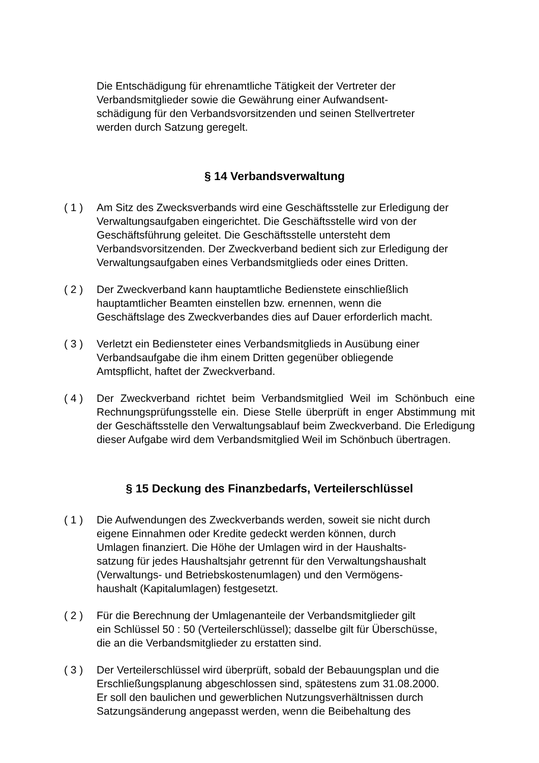Die Entschädigung für ehrenamtliche Tätigkeit der Vertreter der
Verbandsmitglieder sowie die Gewährung einer Aufwandsent-
schädigung für den Verbandsvorsitzenden und seinen Stellvertreter
werden durch Satzung geregelt.
§ 14 Verbandsverwaltung
( 1 ) Am Sitz des Zwecksverbands wird eine Geschäftsstelle zur Erledigung der Verwaltungsaufgaben eingerichtet. Die Geschäftsstelle wird von der Geschäftsführung geleitet. Die Geschäftsstelle untersteht dem Verbandsvorsitzenden. Der Zweckverband bedient sich zur Erledigung der Verwaltungsaufgaben eines Verbandsmitglieds oder eines Dritten.
( 2 ) Der Zweckverband kann hauptamtliche Bedienstete einschließlich
hauptamtlicher Beamten einstellen bzw. ernennen, wenn die
Geschäftslage des Zweckverbandes dies auf Dauer erforderlich macht.
( 3 ) Verletzt ein Bediensteter eines Verbandsmitglieds in Ausübung einer
Verbandsaufgabe die ihm einem Dritten gegenüber obliegende
Amtspflicht, haftet der Zweckverband.
( 4 ) Der Zweckverband richtet beim Verbandsmitglied Weil im Schönbuch eine Rechnungsprüfungsstelle ein. Diese Stelle überprüft in enger Abstimmung mit der Geschäftsstelle den Verwaltungsablauf beim Zweckverband. Die Erledigung dieser Aufgabe wird dem Verbandsmitglied Weil im Schönbuch übertragen.
§ 15 Deckung des Finanzbedarfs, Verteilerschlüssel
( 1 ) Die Aufwendungen des Zweckverbands werden, soweit sie nicht durch
eigene Einnahmen oder Kredite gedeckt werden können, durch
Umlagen finanziert. Die Höhe der Umlagen wird in der Haushalts-
satzung für jedes Haushaltsjahr getrennt für den Verwaltungshaushalt
(Verwaltungs- und Betriebskostenumlagen) und den Vermögens-
haushalt (Kapitalumlagen) festgesetzt.
( 2 ) Für die Berechnung der Umlagenanteile der Verbandsmitglieder gilt
ein Schlüssel 50 : 50 (Verteilerschlüssel); dasselbe gilt für Überschüsse,
die an die Verbandsmitglieder zu erstatten sind.
( 3 ) Der Verteilerschlüssel wird überprüft, sobald der Bebauungsplan und die
Erschließungsplanung abgeschlossen sind, spätestens zum 31.08.2000.
Er soll den baulichen und gewerblichen Nutzungsverhältnissen durch
Satzungsänderung angepasst werden, wenn die Beibehaltung des